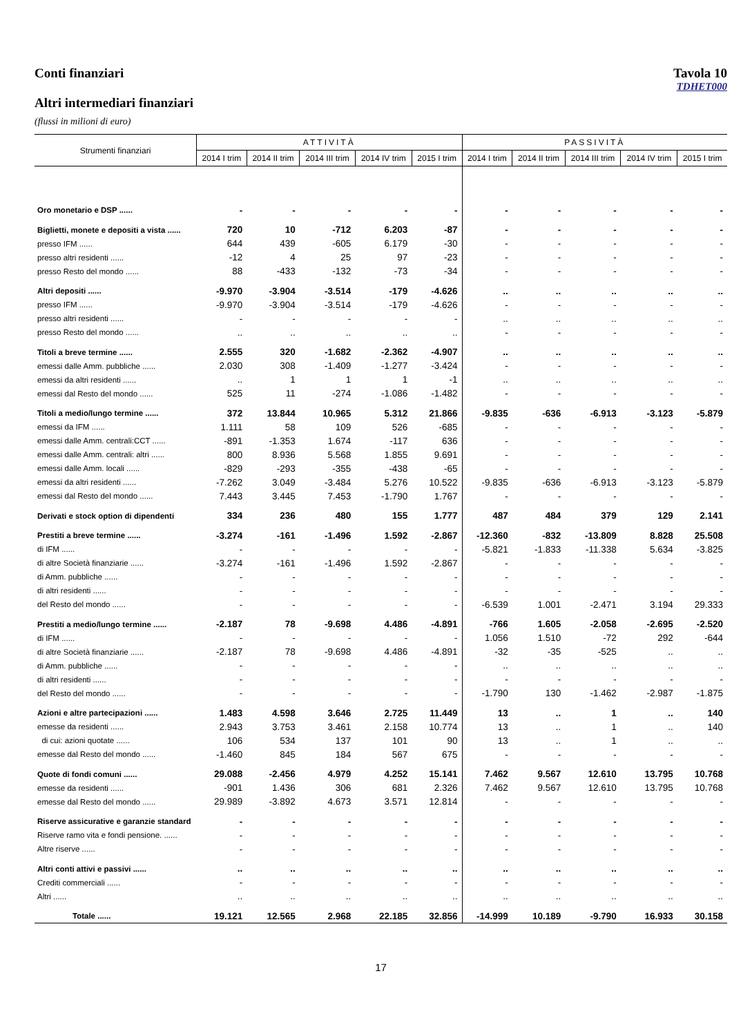Conti finanziari Tavola 10
TDHET000
Altri intermediari finanziari
(flussi in milioni di euro)
| Strumenti finanziari | ATTIVITÀ | | | | | PASSIVITÀ | | | | |
| --- | --- | --- | --- | --- | --- | --- | --- | --- | --- | --- |
| | 2014 I trim | 2014 II trim | 2014 III trim | 2014 IV trim | 2015 I trim | 2014 I trim | 2014 II trim | 2014 III trim | 2014 IV trim | 2015 I trim |
| Oro monetario e DSP ...... | - | - | - | - | - | - | - | - | - | - |
| Biglietti, monete e depositi a vista ...... | 720 | 10 | -712 | 6.203 | -87 | - | - | - | - | - |
| presso IFM ...... | 644 | 439 | -605 | 6.179 | -30 | - | - | - | - | - |
| presso altri residenti ...... | -12 | 4 | 25 | 97 | -23 | - | - | - | - | - |
| presso Resto del mondo ...... | 88 | -433 | -132 | -73 | -34 | - | - | - | - | - |
| Altri depositi ...... | -9.970 | -3.904 | -3.514 | -179 | -4.626 | .. | .. | .. | .. | .. |
| presso IFM ...... | -9.970 | -3.904 | -3.514 | -179 | -4.626 | - | - | - | - | - |
| presso altri residenti ...... | - | - | - | - | - | .. | .. | .. | .. | .. |
| presso Resto del mondo ...... | .. | .. | .. | .. | .. | - | - | - | - | - |
| Titoli a breve termine ...... | 2.555 | 320 | -1.682 | -2.362 | -4.907 | .. | .. | .. | .. | .. |
| emessi dalle Amm. pubbliche ...... | 2.030 | 308 | -1.409 | -1.277 | -3.424 | - | - | - | - | - |
| emessi da altri residenti ...... | .. | 1 | 1 | 1 | -1 | .. | .. | .. | .. | .. |
| emessi dal Resto del mondo ...... | 525 | 11 | -274 | -1.086 | -1.482 | - | - | - | - | - |
| Titoli a medio/lungo termine ...... | 372 | 13.844 | 10.965 | 5.312 | 21.866 | -9.835 | -636 | -6.913 | -3.123 | -5.879 |
| emessi da IFM ...... | 1.111 | 58 | 109 | 526 | -685 | - | - | - | - | - |
| emessi dalle Amm. centrali:CCT ...... | -891 | -1.353 | 1.674 | -117 | 636 | - | - | - | - | - |
| emessi dalle Amm. centrali: altri ...... | 800 | 8.936 | 5.568 | 1.855 | 9.691 | - | - | - | - | - |
| emessi dalle Amm. locali ...... | -829 | -293 | -355 | -438 | -65 | - | - | - | - | - |
| emessi da altri residenti ...... | -7.262 | 3.049 | -3.484 | 5.276 | 10.522 | -9.835 | -636 | -6.913 | -3.123 | -5.879 |
| emessi dal Resto del mondo ...... | 7.443 | 3.445 | 7.453 | -1.790 | 1.767 | - | - | - | - | - |
| Derivati e stock option di dipendenti | 334 | 236 | 480 | 155 | 1.777 | 487 | 484 | 379 | 129 | 2.141 |
| Prestiti a breve termine ...... | -3.274 | -161 | -1.496 | 1.592 | -2.867 | -12.360 | -832 | -13.809 | 8.828 | 25.508 |
| di IFM ...... | - | - | - | - | - | -5.821 | -1.833 | -11.338 | 5.634 | -3.825 |
| di altre Società finanziarie ...... | -3.274 | -161 | -1.496 | 1.592 | -2.867 | - | - | - | - | - |
| di Amm. pubbliche ...... | - | - | - | - | - | - | - | - | - | - |
| di altri residenti ...... | - | - | - | - | - | - | - | - | - | - |
| del Resto del mondo ...... | - | - | - | - | - | -6.539 | 1.001 | -2.471 | 3.194 | 29.333 |
| Prestiti a medio/lungo termine ...... | -2.187 | 78 | -9.698 | 4.486 | -4.891 | -766 | 1.605 | -2.058 | -2.695 | -2.520 |
| di IFM ...... | - | - | - | - | - | 1.056 | 1.510 | -72 | 292 | -644 |
| di altre Società finanziarie ...... | -2.187 | 78 | -9.698 | 4.486 | -4.891 | -32 | -35 | -525 | .. | .. |
| di Amm. pubbliche ...... | - | - | - | - | - | .. | .. | .. | .. | .. |
| di altri residenti ...... | - | - | - | - | - | - | - | - | - | - |
| del Resto del mondo ...... | - | - | - | - | - | -1.790 | 130 | -1.462 | -2.987 | -1.875 |
| Azioni e altre partecipazioni ...... | 1.483 | 4.598 | 3.646 | 2.725 | 11.449 | 13 | .. | 1 | .. | 140 |
| emesse da residenti ...... | 2.943 | 3.753 | 3.461 | 2.158 | 10.774 | 13 | .. | 1 | .. | 140 |
| di cui: azioni quotate ...... | 106 | 534 | 137 | 101 | 90 | 13 | .. | 1 | .. | .. |
| emesse dal Resto del mondo ...... | -1.460 | 845 | 184 | 567 | 675 | - | - | - | - | - |
| Quote di fondi comuni ...... | 29.088 | -2.456 | 4.979 | 4.252 | 15.141 | 7.462 | 9.567 | 12.610 | 13.795 | 10.768 |
| emesse da residenti ...... | -901 | 1.436 | 306 | 681 | 2.326 | 7.462 | 9.567 | 12.610 | 13.795 | 10.768 |
| emesse dal Resto del mondo ...... | 29.989 | -3.892 | 4.673 | 3.571 | 12.814 | - | - | - | - | - |
| Riserve assicurative e garanzie standard | - | - | - | - | - | - | - | - | - | - |
| Riserve ramo vita e fondi pensione. ...... | - | - | - | - | - | - | - | - | - | - |
| Altre riserve ...... | - | - | - | - | - | - | - | - | - | - |
| Altri conti attivi e passivi ...... | .. | .. | .. | .. | .. | .. | .. | .. | .. | .. |
| Crediti commerciali ...... | - | - | - | - | - | - | - | - | - | - |
| Altri ...... | .. | .. | .. | .. | .. | .. | .. | .. | .. | .. |
| Totale ...... | 19.121 | 12.565 | 2.968 | 22.185 | 32.856 | -14.999 | 10.189 | -9.790 | 16.933 | 30.158 |
17